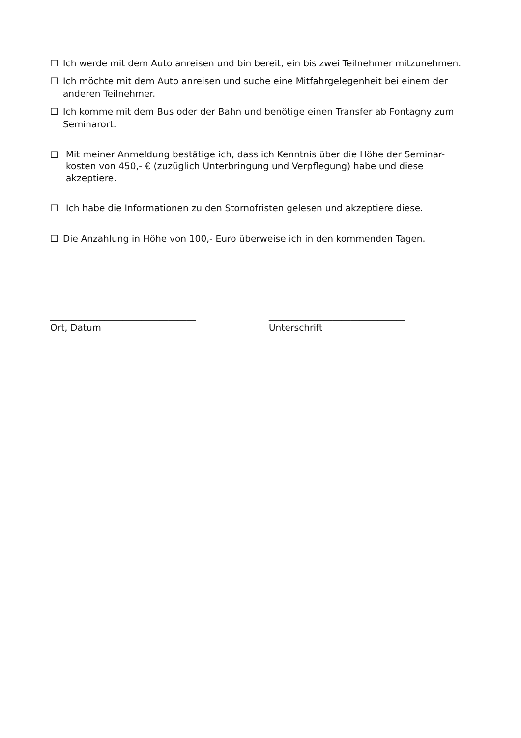☐ Ich werde mit dem Auto anreisen und bin bereit, ein bis zwei Teilnehmer mitzunehmen.
☐ Ich möchte mit dem Auto anreisen und suche eine Mitfahrgelegenheit bei einem der anderen Teilnehmer.
☐ Ich komme mit dem Bus oder der Bahn und benötige einen Transfer ab Fontagny zum Seminarort.
☐ Mit meiner Anmeldung bestätige ich, dass ich Kenntnis über die Höhe der Seminar-kosten von 450,- € (zuzüglich Unterbringung und Verpflegung) habe und diese akzeptiere.
☐ Ich habe die Informationen zu den Stornofristen gelesen und akzeptiere diese.
☐ Die Anzahlung in Höhe von 100,- Euro überweise ich in den kommenden Tagen.
________________________________
Ort, Datum
______________________________
Unterschrift